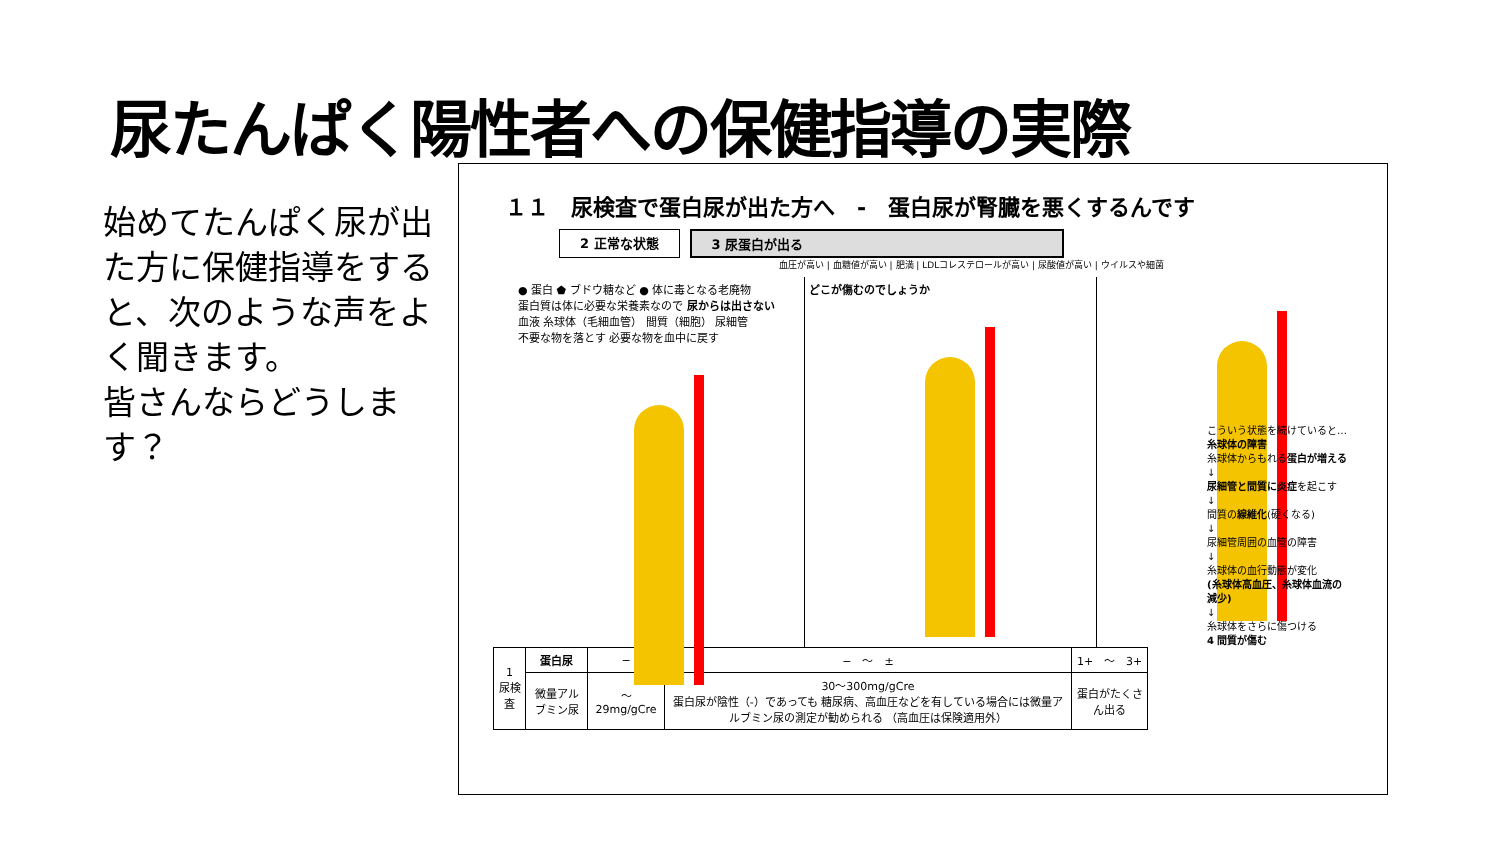尿たんぱく陽性者への保健指導の実際
始めてたんぱく尿が出た方に保健指導をすると、次のような声をよく聞きます。
皆さんならどうします？
１１　尿検査で蛋白尿が出た方へ　-　蛋白尿が腎臓を悪くするんです
2 正常な状態 3 尿蛋白が出る
血圧が高い | 血糖値が高い | 肥満 | LDLコレステロールが高い | 尿酸値が高い | ウイルスや細菌
● 蛋白 ⬟ ブドウ糖など ● 体に毒となる老廃物
蛋白質は体に必要な栄養素なので 尿からは出さない
血液 糸球体（毛細血管） 間質（細胞） 尿細管
不要な物を落とす 必要な物を血中に戻す
どこが傷むのでしょうか
| 1 尿検査 | 蛋白尿 | − | − ～ ± | 1+ ～ 3+ |
| | 微量アルブミン尿 | ～29mg/gCre | 30～300mg/gCre 蛋白尿が陰性（-）であっても 糖尿病、高血圧などを有している場合には微量アルブミン尿の測定が勧められる （高血圧は保険適用外） | 蛋白がたくさん出る |
こういう状態を続けていると…
糸球体の障害
糸球体からもれる蛋白が増える
↓
尿細管と間質に炎症を起こす
↓
間質の線維化(硬くなる)
↓
尿細管周囲の血管の障害
↓
糸球体の血行動態が変化
(糸球体高血圧、糸球体血流の減少)
↓
糸球体をさらに傷つける
4 間質が傷む